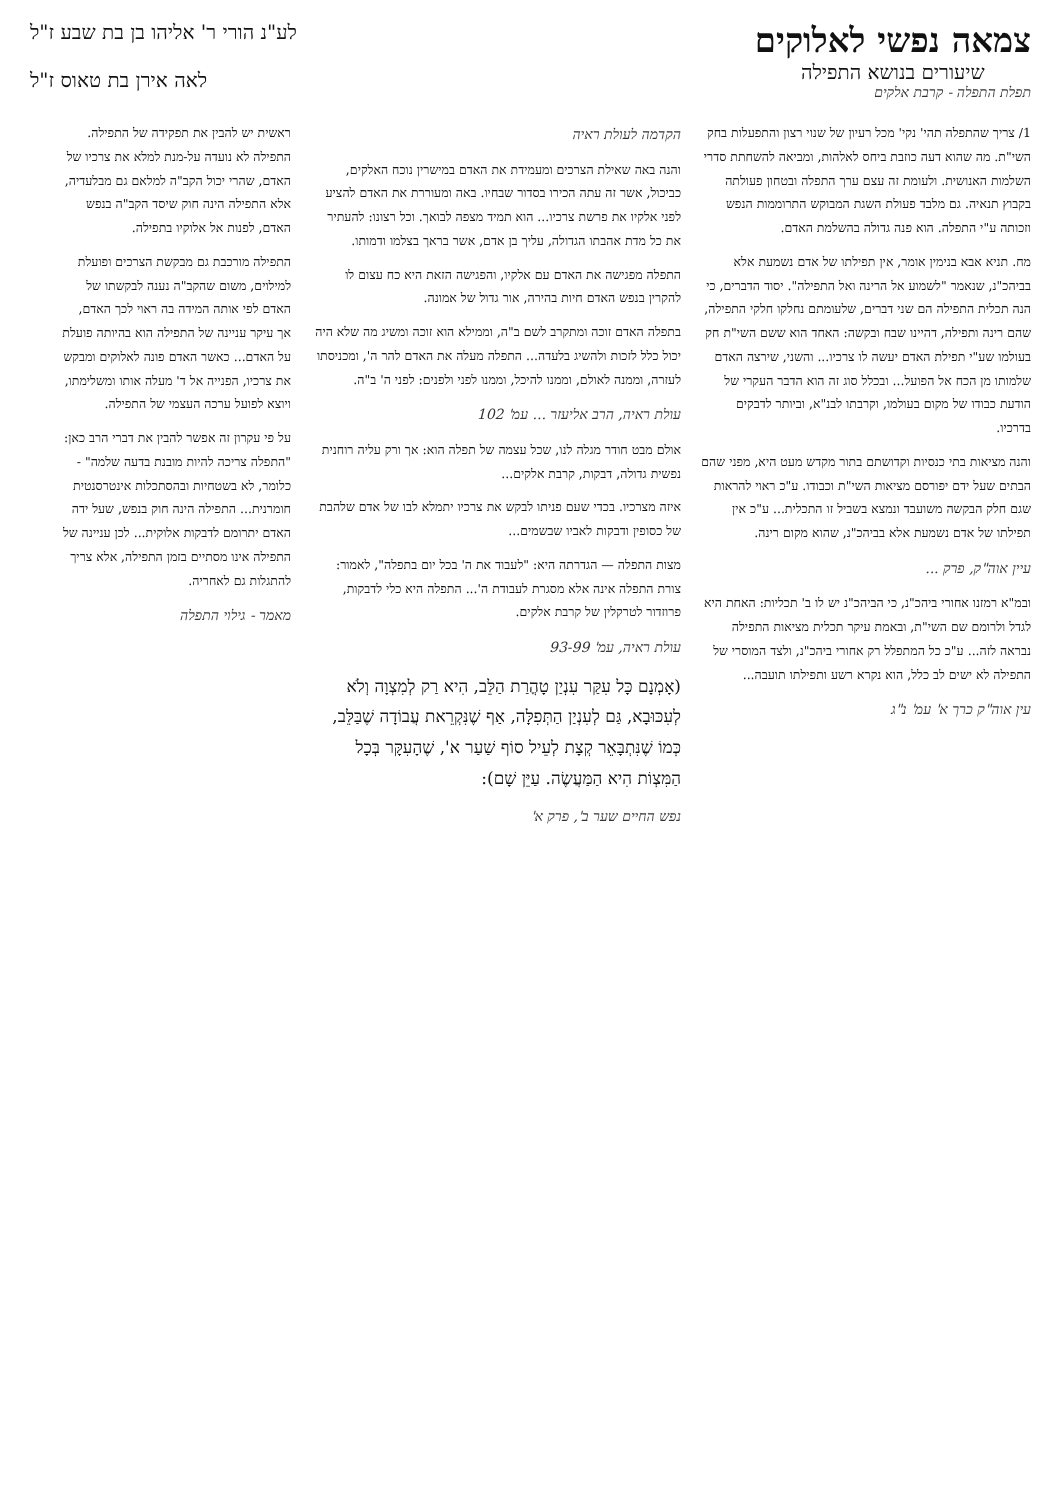צמאה נפשי לאלוקים
שיעורים בנושא התפילה
תפלת התפלה - קרבת אלקים
לע"נ הורי ר' אליהו בן בת שבע ז"ל
לאה אירן בת טאוס ז"ל
1/ צריך שהתפלה תהי' נקי' מכל רעיון של שנוי רצון והתפעלות בחק השי"ת. מה שהוא דעה כוזבת ביחס לאלהות, ומביאה להשחתת סדרי השלמות האנושית. ולעומת זה עצם ערך התפלה ובטחון פעולתה בקבוץ תנאיה. גם מלבד פעולת השגת המבוקש התרוממות הנפש וזכותה ע"י התפלה. הוא פנה גדולה בהשלמת האדם.
מח. תניא אבא בנימין אומר, אין תפילתו של אדם נשמעת אלא בביהכ"נ, שנאמר "לשמוע אל הרינה ואל התפילה". יסוד הדברים, כי הנה תכלית התפילה הם שני דברים, שלעומתם נחלקו חלקי התפילה, שהם רינה ותפילה, דהיינו שבח ובקשה: האחד הוא ששם השי"ת חק בעולמו שע"י תפילת האדם יעשה לו צרכיו... והשני, שירצה האדם שלמותו מן הכח אל הפועל... ובכלל סוג זה הוא הדבר העקרי של הודעת כבודו של מקום בעולמו, וקרבתו לבנ"א, וביותר לדבקים בדרכיו.
והנה מציאות בתי כנסיות וקדושתם בתור מקדש מעט היא, מפני שהם הבתים שעל ידם יפורסם מציאות השי"ת וכבודו. ע"כ ראוי להראות שגם חלק הבקשה משועבד ונמצא בשביל זו התכלית... ע"כ אין תפילתו של אדם נשמעת אלא בביהכ"נ, שהוא מקום רינה.
עיין אוה"ק, פרק ...
ובמ"א רמזנו אחורי ביהכ"נ, כי הביהכ"נ יש לו ב' תכליות: האחת היא לגדל ולרומם שם השי"ת, ובאמת עיקר תכלית מציאות התפילה נבראה לזה... ע"כ כל המתפלל רק אחורי ביהכ"נ, ולצד המוסרי של התפילה לא ישים לב כלל, הוא נקרא רשע ותפילתו תועבה...
עין אוה"ק כרך א' עמ' נ"ג
הקדמה לעולת ראיה
והנה באה שאילת הצרכים ומעמידת את האדם במישרין נוכח האלקים, כביכול, אשר זה עתה הכירו בסדור שבחיו. באה ומעוררת את האדם להציע לפני אלקיו את פרשת צרכיו... הוא תמיד מצפה לבואך. וכל רצונו: להעתיר את כל מדת אהבתו הגדולה, עליך בן אדם, אשר בראך בצלמו ודמותו.
התפלה מפגישה את האדם עם אלקיו, והפגישה הזאת היא כח עצום לו להקרין בנפש האדם חיות בהירה, אור גדול של אמונה.
בתפלה האדם זוכה ומתקרב לשם ב"ה, וממילא הוא זוכה ומשיג מה שלא היה יכול כלל לזכות ולהשיג בלעדה... התפלה מעלה את האדם להר ה', ומכניסתו לעזרה, וממנה לאולם, וממנו להיכל, וממנו לפני ולפנים: לפני ה' ב"ה.
עולת ראיה, הרב אליעזר ... עמ' 102
אולם מבט חודר מגלה לנו, שכל עצמה של תפלה הוא: אך ורק עליה רוחנית נפשית גדולה, דבקות, קרבת אלקים...
איזה מצרכיו. בכדי שעם פניתו לבקש את צרכיו יתמלא לבו של אדם שלהבת של כסופין ודבקות לאביו שבשמים...
מצות התפלה — הגדרתה היא: "לעבוד את ה' בכל יום בתפלה", לאמור: צורת התפלה אינה אלא מסגרת לעבודת ה'... התפלה היא כלי לדבקות, פרוזדור לטרקלין של קרבת אלקים.
עולת ראיה, עמ' 93-99
(אָמְנָם כָּל עִקַּר עִנְיַן טָהֳרַת הַלֵּב, הִיא רַק לְמִצְוָה וְלֹא לְעִכּוּבָא, גַּם לְעִנְיַן הַתְּפִלָּה, אַף שֶׁנִּקְרֵאת עֲבוֹדָה שֶׁבַּלֵּב, כְּמוֹ שֶׁנִּתְבָּאֵר קְצָת לְעֵיל סוֹף שַׁעַר א', שֶׁהָעִקָּר בְּכָל הַמִּצְוֹת הִיא הַמַּעֲשֶׂה. עַיֵּן שָׁם):
נפש החיים שער ב', פרק א'
ראשית יש להבין את תפקידה של התפילה. התפילה לא נועדה על-מנת למלא את צרכיו של האדם, שהרי יכול הקב"ה למלאם גם מבלעדיה, אלא התפילה הינה חוק שיסד הקב"ה בנפש האדם, לפנות אל אלוקיו בתפילה.
התפילה מורכבת גם מבקשת הצרכים ופועלת למילוים, משום שהקב"ה נענה לבקשתו של האדם לפי אותה המידה בה ראוי לכך האדם, אך עיקר עניינה של התפילה הוא בהיותה פועלת על האדם... כאשר האדם פונה לאלוקים ומבקש את צרכיו, הפנייה אל ד' מעלה אותו ומשלימתו, ויוצא לפועל ערכה העצמי של התפילה.
על פי עקרון זה אפשר להבין את דברי הרב כאן: "התפלה צריכה להיות מובנת בדעה שלמה" - כלומר, לא בשטחיות ובהסתכלות אינטרסנטית חומרנית... התפילה הינה חוק בנפש, שעל ידה האדם יתרומם לדבקות אלוקית... לכן עניינה של התפילה אינו מסתיים בזמן התפילה, אלא צריך להתגלות גם לאחריה.
מאמר - גילוי התפלה